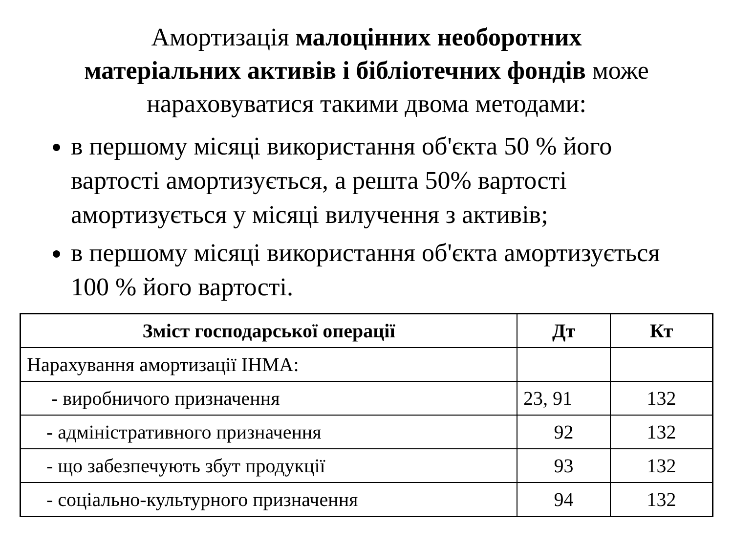Амортизація малоцінних необоротних
матеріальних активів і бібліотечних фондів може
нараховуватися такими двома методами:
в першому місяці використання об'єкта 50 % його вартості амортизується, а решта 50% вартості амортизується у місяці вилучення з активів;
в першому місяці використання об'єкта амортизується 100 % його вартості.
| Зміст господарської операції | Дт | Кт |
| --- | --- | --- |
| Нарахування амортизації ІНМА: | | |
| - виробничого призначення | 23, 91 | 132 |
| - адміністративного призначення | 92 | 132 |
| - що забезпечують збут продукції | 93 | 132 |
| - соціально-культурного призначення | 94 | 132 |